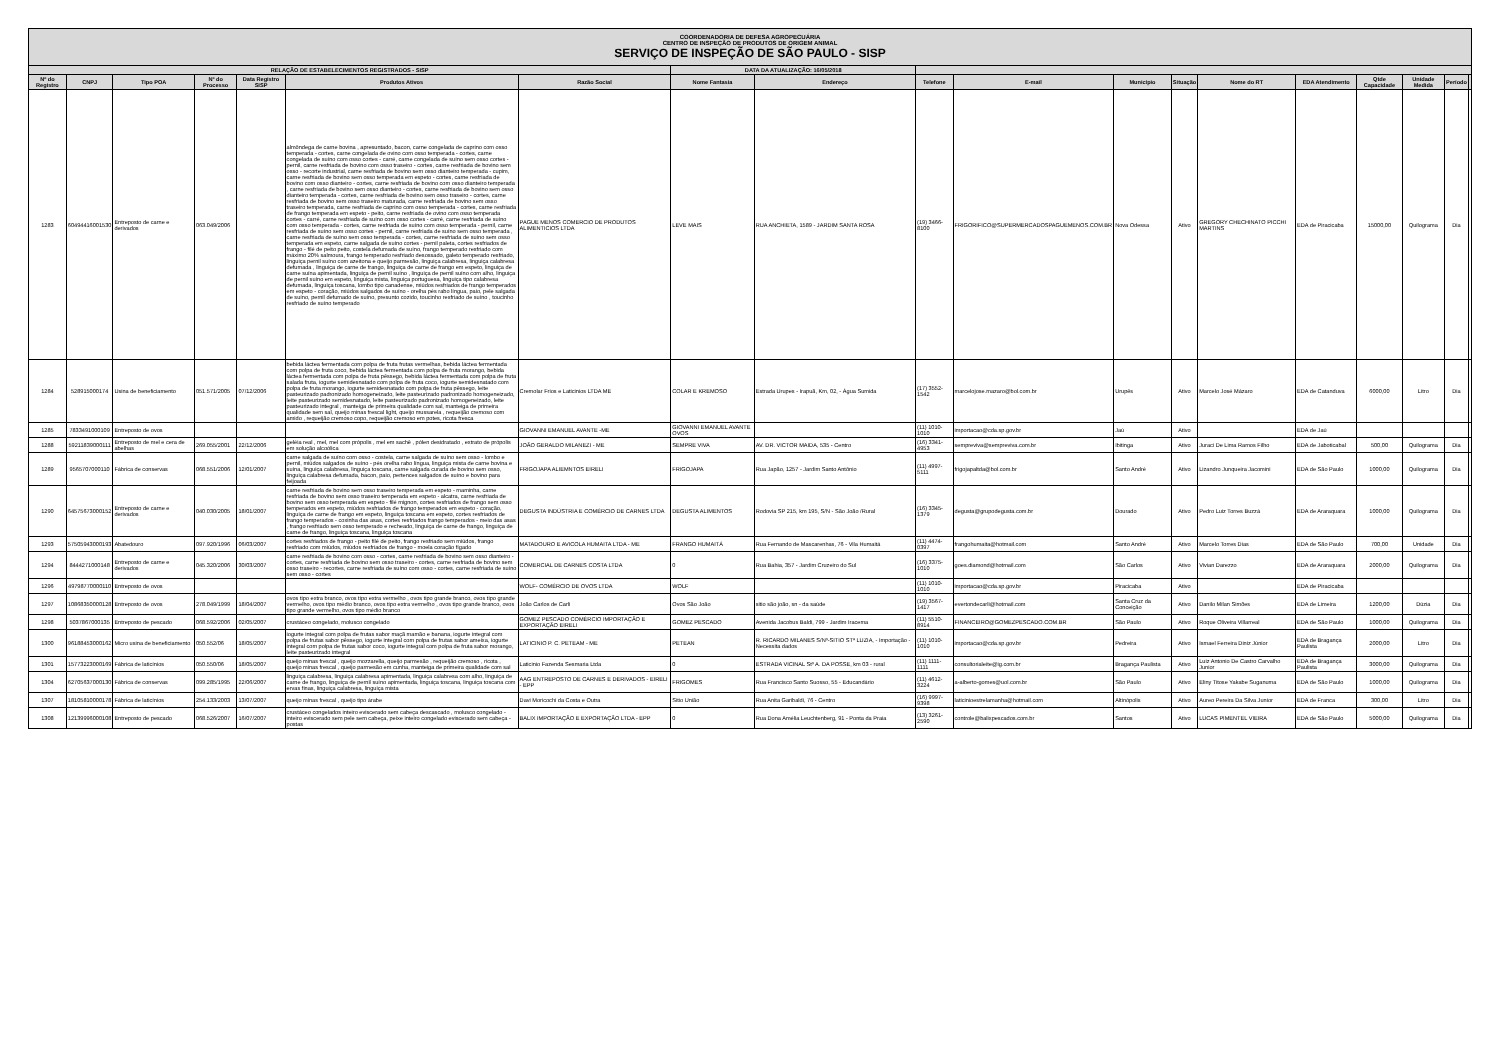| COORDENADORIA DE DEFESA AGROPECUÁRIA CENTRO DE INSPEÇÃO DE PRODUTOS DE ORIGEM ANIMAL SERVIÇO DE INSPEÇÃO DE SÃO PAULO - SISP | | | | | | | | | | | | | | | | | | |
| RELAÇÃO DE ESTABELECIMENTOS REGISTRADOS - SISP | | | | | | | DATA DA ATUALIZAÇÃO: 16/05/2018 | | | | | | | | | | | |
| Nº do Registro | CNPJ | Tipo POA | Nº do Processo | Data Registro SISP | Produtos Ativos | Razão Social | Nome Fantasia | Endereço | Telefone | E-mail | Município | Situação | Nome do RT | EDA Atendimento | Qtde Capacidade | Unidade Medida | Período | |
| 1283 | 60494416001530 | Entreposto de carne e derivados | 063.049/2006 | | almôndega de carne bovina , apresuntado, bacon, carne congelada de caprino com osso temperada - cortes, carne congelada de ovino com osso temperada - cortes, carne congelada de suíno com osso cortes - carré, carne congelada de suíno sem osso cortes - pernil, carne resfriada de bovino com osso traseiro - cortes, carne resfriada de bovino sem osso - recorte industrial, carne resfriada de bovino sem osso dianteiro temperada - cupim, carne resfriada de bovino sem osso temperada em espeto - cortes, carne resfriada de bovino com osso dianteiro - cortes, carne resfriada de bovino com osso dianteiro temperada , carne resfriada de bovino sem osso dianteiro - cortes, carne resfriada de bovino sem osso dianteiro temperada - cortes, carne resfriada de bovino sem osso traseiro - cortes, carne resfriada de bovino sem osso traseiro maturada, carne resfriada de bovino sem osso traseiro temperada, carne resfriada de caprino com osso temperada - cortes, carne resfriada de frango temperada em espeto - peito, carne resfriada de ovino com osso temperada cortes - carré, carne resfriada de suíno com osso cortes - carré, carne resfriada de suíno com osso temperada - cortes, carne resfriada de suíno com osso temperada - pernil, carne resfriada de suíno sem osso cortes - pernil, carne resfriada de suíno sem osso temperada , carne resfriada de suíno sem osso temperada - cortes, carne resfriada de suíno sem osso temperada em espeto, carne salgada de suíno cortes - pernil paleta, cortes resfriados de frango - filé de peito peito, costela defumada de suíno, frango temperado resfriado com máximo 20% salmoura, frango temperado resfriado desossado, galeto temperado resfriado, linguiça pernil suíno com azeitona e queijo parmesão, linguiça calabresa, linguiça calabresa defumada , linguiça de carne de frango, linguiça de carne de frango em espeto, linguiça de carne suína apimentada, linguiça de pernil suíno , linguiça de pernil suíno com alho, linguiça de pernil suíno em espeto, linguiça mista, linguiça portuguesa, linguiça tipo calabresa defumada, linguiça toscana, lombo tipo canadense, miúdos resfriados de frango temperados em espeto - coração, miúdos salgados de suíno - orelha pés rabo língua, paio, pele salgada de suíno, pernil defumado de suíno, presunto cozido, toucinho resfriado de suíno , toucinho resfriado de suíno temperado | PAGUE MENOS COMERCIO DE PRODUTOS ALIMENTICIOS LTDA | LEVE MAIS | RUA ANCHIETA, 1589 - JARDIM SANTA ROSA | (19) 3466-8100 | FRIGORIFICO@SUPERMERCADOSPAGUEMENOS.COM.BR | Nova Odessa | Ativo | GREGORY CHECHINATO PICCHI MARTINS | EDA de Piracicaba | 15000,00 | Quilograma | Dia | |
| 1284 | 528915000174 | Usina de beneficiamento | 051.571/2005 | 07/12/2006 | bebida láctea fermentada com polpa de fruta frutas vermelhas, bebida láctea fermentada com polpa de fruta coco, bebida láctea fermentada com polpa de fruta morango, bebida láctea fermentada com polpa de fruta pêssego, bebida láctea fermentada com polpa de fruta salada fruta, iogurte semidesnatado com polpa de fruta coco, iogurte semidesnatado com polpa de fruta morango, iogurte semidesnatado com polpa de fruta pêssego, leite pasteurizado padronizado homogeneizado, leite pasteurizado padronizado homogeneizado, leite pasteurizado semidesnatado, leite pasteurizado padronizado homogeneizado, leite pasteurizado integral , manteiga de primeira qualidade com sal, manteiga de primeira qualidade sem sal, queijo minas frescal light, queijo mussarela , requeijão cremoso com amido , requeijão cremoso copo, requeijão cremoso em potes, ricota fresca | Cremolar Frios e Laticinios LTDA ME | COLAR E KREMOSO | Estrada Urupes - Irapuã, Km, 02, - Água Sumida | (17) 3552-1542 | marcelojose.mazaro@bol.com.br | Urupês | Ativo | Marcelo José Mázaro | EDA de Catanduva | 6000,00 | Litro | Dia | |
| 1285 | 7833491000109 | Entreposto de ovos | | | | GIOVANNI EMANUEL AVANTE -ME | GIOVANNI EMANUEL AVANTE OVOS | | (11) 1010-1010 | importacao@cda.sp.gov.br | Jaú | Ativo | | EDA de Jaú | | | | |
| 1288 | 59211839000111 | Entreposto de mel e cera de abelhas | 269.055/2001 | 22/12/2006 | geléia real , mel, mel com própolis , mel em sachê , pólen desidratado , extrato de própolis em solução alcoólica | JOÃO GERALDO MILANEZI - ME | SEMPRE VIVA | AV. DR. VICTOR MAIDA, 535 - Centro | (16) 3341-4953 | sempreviva@sempreviva.com.br | Ibitinga | Ativo | Juraci De Lima Ramos Filho | EDA de Jaboticabal | 500,00 | Quilograma | Dia | |
| 1289 | 9565707000110 | Fábrica de conservas | 068.551/2006 | 12/01/2007 | carne salgada de suíno com osso - costela, carne salgada de suíno sem osso - lombo e pernil, miúdos salgados de suíno - pés orelha rabo língua, linguiça mista de carne bovina e suína, linguiça calabresa, linguiça toscana, carne salgada curada de bovino sem osso, linguiça calabresa defumada, bacon, paio, pertences salgados de suíno e bovino para feijoada | FRIGOJAPA ALIEMNTOS EIRELI | FRIGOJAPA | Rua Japão, 1257 - Jardim Santo Antônio | (11) 4997-5111 | frigojapaltda@bol.com.br | Santo André | Ativo | Lizandro Junqueira Jacomini | EDA de São Paulo | 1000,00 | Quilograma | Dia | |
| 1290 | 64575673000152 | Entreposto de carne e derivados | 040.030/2005 | 18/01/2007 | carne resfriada de bovino sem osso traseiro temperada em espeto - maminha, carne resfriada de bovino sem osso traseiro temperada em espeto - alcatra, carne resfriada de bovino sem osso temperada em espeto - filé mignon, cortes resfriados de frango sem osso temperados em espeto, miúdos resfriados de frango temperados em espeto - coração, linguiça de carne de frango em espeto, linguiça toscana em espeto, cortes resfriados de frango temperados - coxinha das asas, cortes resfriados frango temperados - meio das asas , frango resfriado sem osso temperado e recheado, linguiça de carne de frango, linguiça de carne de frango, linguiça toscana, linguiça toscana | DEGUSTA INDÚSTRIA E COMÉRCIO DE CARNES LTDA | DEGUSTA ALIMENTOS | Rodovia SP 215, km 195, S/N - São João /Rural | (16) 3345-1379 | degusta@grupodegusta.com.br | Dourado | Ativo | Pedro Luiz Torres Buzzá | EDA de Araraquara | 1000,00 | Quilograma | Dia | |
| 1293 | 57505943000193 | Abatedouro | 097.920/1996 | 06/03/2007 | cortes resfriados de frango - peito filé de peito, frango resfriado sem miúdos, frango resfriado com miúdos, miúdos resfriados de frango - moela coração fígado | MATADOURO E AVICOLA HUMAITA LTDA - ME | FRANGO HUMAITÁ | Rua Fernando de Mascarenhas, 76 - Vila Humaitá | (11) 4474-0397 | frangohumaita@hotmail.com | Santo André | Ativo | Marcelo Torres Dias | EDA de São Paulo | 700,00 | Unidade | Dia | |
| 1294 | 8444271000148 | Entreposto de carne e derivados | 045.320/2006 | 30/03/2007 | carne resfriada de bovino com osso - cortes, carne resfriada de bovino sem osso dianteiro - cortes, carne resfriada de bovino sem osso traseiro - cortes, carne resfriada de bovino sem osso traseiro - recortes, carne resfriada de suíno com osso - cortes, carne resfriada de suíno sem osso - cortes | COMERCIAL DE CARNES COSTA LTDA | 0 | Rua Bahia, 357 - Jardim Cruzeiro do Sul | (16) 3375-1010 | goes.diamond@hotmail.com | São Carlos | Ativo | Vivian Darezzo | EDA de Araraquara | 2000,00 | Quilograma | Dia | |
| 1296 | 49798770000110 | Entreposto de ovos | | | | WOLF- COMÉRCIO DE OVOS LTDA | WOLF | | (11) 1010-1010 | importacao@cda.sp.gov.br | Piracicaba | Ativo | | EDA de Piracicaba | | | | |
| 1297 | 10868350000128 | Entreposto de ovos | 278.049/1999 | 18/04/2007 | ovos tipo extra branco, ovos tipo extra vermelho , ovos tipo grande branco, ovos tipo grande vermelho, ovos tipo médio branco, ovos tipo extra vermelho , ovos tipo grande branco, ovos tipo grande vermelho, ovos tipo médio branco | João Carlos de Carli | Ovos São João | sitio são joão, sn - da saúde | (19) 3567-1417 | evertondecarli@hotmail.com | Santa Cruz da Conceição | Ativo | Danilo Milan Simões | EDA de Limeira | 1200,00 | Dúzia | Dia | |
| 1298 | 5037867000135 | Entreposto de pescado | 068.592/2006 | 02/05/2007 | crustáceo congelado, molusco congelado | GOMEZ PESCADO COMÉRCIO IMPORTAÇÃO E EXPORTAÇÃO EIRELI | GOMEZ PESCADO | Avenida Jacobus Baldi, 799 - Jardim Iracema | (11) 5510-8914 | FINANCEIRO@GOMEZPESCADO.COM.BR | São Paulo | Ativo | Roque Oliveira Villarreal | EDA de São Paulo | 1000,00 | Quilograma | Dia | |
| 1300 | 96188453000162 | Micro usina de beneficiamento | 050.552/06 | 18/05/2007 | iogurte integral com polpa de frutas sabor maçã mamão e banana, iogurte integral com polpa de frutas sabor pêssego, iogurte integral com polpa de frutas sabor ameixa, iogurte integral com polpa de frutas sabor coco, iogurte integral com polpa de fruta sabor morango, leite pasteurizado integral | LATICINIO P. C. PETEAM - ME | PETEAN | R. RICARDO MILANES S/Nº-SITIO STª LUZIA, - Importação - Necessita dados | (11) 1010-1010 | importacao@cda.sp.gov.br | Pedreira | Ativo | Ismael Ferreira Diniz Júnior | EDA de Bragança Paulista | 2000,00 | Litro | Dia | |
| 1301 | 15773223000169 | Fábrica de laticínios | 050.550/06 | 18/05/2007 | queijo minas frescal , queijo mozzarella, queijo parmesão , requeijão cremoso , ricota , queijo minas frescal , queijo parmesão em cunha, manteiga de primeira qualidade com sal | Laticinio Fazenda Sesmaria Ltda | 0 | ESTRADA VICINAL Stº A. DA POSSE, km 03 - rural | (11) 1111-1111 | consultorialeite@ig.com.br | Bragança Paulista | Ativo | Luiz Antonio De Castro Carvalho Junior | EDA de Bragança Paulista | 3000,00 | Quilograma | Dia | |
| 1304 | 62705637000130 | Fábrica de conservas | 099.285/1995 | 22/06/2007 | linguiça calabresa, linguiça calabresa apimentada, linguiça calabresa com alho, linguiça de carne de frango, linguiça de pernil suíno apimentada, linguiça toscana, linguiça toscana com ervas finas, linguiça calabresa, linguiça mista | AAG ENTREPOSTO DE CARNES E DERIVADOS - EIRELI - EPP | FRIGOMES | Rua Francisco Santo Suosso, 55 - Educandário | (11) 4612-3224 | a-alberto-gomes@uol.com.br | São Paulo | Ativo | Eliny Titose Yakabe Suganuma | EDA de São Paulo | 1000,00 | Quilograma | Dia | |
| 1307 | 18105810000178 | Fábrica de laticínios | 254.133/2003 | 13/07/2007 | queijo minas frescal , queijo tipo árabe | Davi Moricochi da Costa e Outra | Sitio União | Rua Anita Garibaldi, 76 - Centro | (16) 9997-9398 | laticinioestrelamanha@hotmail.com | Altinópolis | Ativo | Aureo Pereira Da Silva Junior | EDA de Franca | 300,00 | Litro | Dia | |
| 1308 | 12139996000108 | Entreposto de pescado | 068.526/2007 | 16/07/2007 | crustáceo congelados inteiro eviscerado sem cabeça descascado , molusco congelado - inteiro eviscerado sem pele sem cabeça, peixe inteiro congelado eviscerado sem cabeça - postas | BALIX IMPORTAÇÃO E EXPORTAÇÃO LTDA - EPP | 0 | Rua Dona Amélia Leuchtenberg, 91 - Ponta da Praia | (13) 3261-2590 | controle@balixpescados.com.br | Santos | Ativo | LUCAS PIMENTEL VIEIRA | EDA de São Paulo | 5000,00 | Quilograma | Dia | |